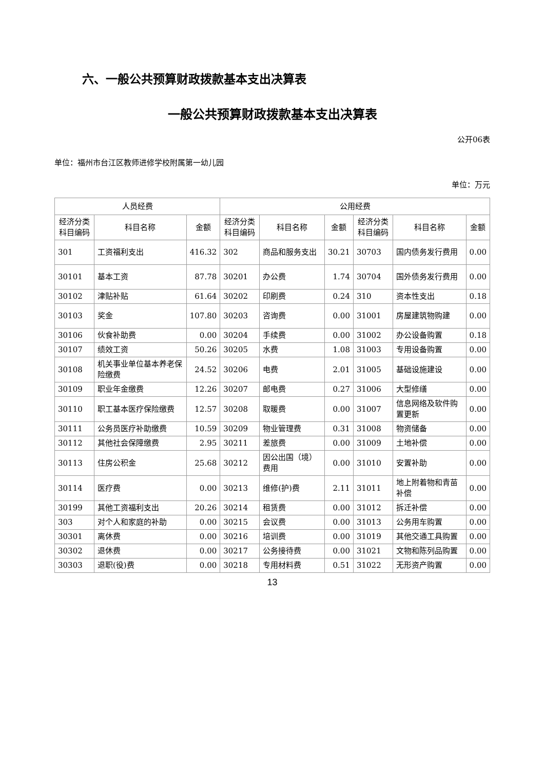六、一般公共预算财政拨款基本支出决算表
一般公共预算财政拨款基本支出决算表
公开06表
单位：福州市台江区教师进修学校附属第一幼儿园
单位：万元
| 人员经费 | | | 公用经费 | | | | | |
| --- | --- | --- | --- | --- | --- | --- | --- | --- |
| 经济分类科目编码 | 科目名称 | 金额 | 经济分类科目编码 | 科目名称 | 金额 | 经济分类科目编码 | 科目名称 | 金额 |
| 301 | 工资福利支出 | 416.32 | 302 | 商品和服务支出 | 30.21 | 30703 | 国内债务发行费用 | 0.00 |
| 30101 | 基本工资 | 87.78 | 30201 | 办公费 | 1.74 | 30704 | 国外债务发行费用 | 0.00 |
| 30102 | 津贴补贴 | 61.64 | 30202 | 印刷费 | 0.24 | 310 | 资本性支出 | 0.18 |
| 30103 | 奖金 | 107.80 | 30203 | 咨询费 | 0.00 | 31001 | 房屋建筑物购建 | 0.00 |
| 30106 | 伙食补助费 | 0.00 | 30204 | 手续费 | 0.00 | 31002 | 办公设备购置 | 0.18 |
| 30107 | 绩效工资 | 50.26 | 30205 | 水费 | 1.08 | 31003 | 专用设备购置 | 0.00 |
| 30108 | 机关事业单位基本养老保险缴费 | 24.52 | 30206 | 电费 | 2.01 | 31005 | 基础设施建设 | 0.00 |
| 30109 | 职业年金缴费 | 12.26 | 30207 | 邮电费 | 0.27 | 31006 | 大型修缮 | 0.00 |
| 30110 | 职工基本医疗保险缴费 | 12.57 | 30208 | 取暖费 | 0.00 | 31007 | 信息网络及软件购置更新 | 0.00 |
| 30111 | 公务员医疗补助缴费 | 10.59 | 30209 | 物业管理费 | 0.31 | 31008 | 物资储备 | 0.00 |
| 30112 | 其他社会保障缴费 | 2.95 | 30211 | 差旅费 | 0.00 | 31009 | 土地补偿 | 0.00 |
| 30113 | 住房公积金 | 25.68 | 30212 | 因公出国（境）费用 | 0.00 | 31010 | 安置补助 | 0.00 |
| 30114 | 医疗费 | 0.00 | 30213 | 维修(护)费 | 2.11 | 31011 | 地上附着物和青苗补偿 | 0.00 |
| 30199 | 其他工资福利支出 | 20.26 | 30214 | 租赁费 | 0.00 | 31012 | 拆迁补偿 | 0.00 |
| 303 | 对个人和家庭的补助 | 0.00 | 30215 | 会议费 | 0.00 | 31013 | 公务用车购置 | 0.00 |
| 30301 | 离休费 | 0.00 | 30216 | 培训费 | 0.00 | 31019 | 其他交通工具购置 | 0.00 |
| 30302 | 退休费 | 0.00 | 30217 | 公务接待费 | 0.00 | 31021 | 文物和陈列品购置 | 0.00 |
| 30303 | 退职(役)费 | 0.00 | 30218 | 专用材料费 | 0.51 | 31022 | 无形资产购置 | 0.00 |
13